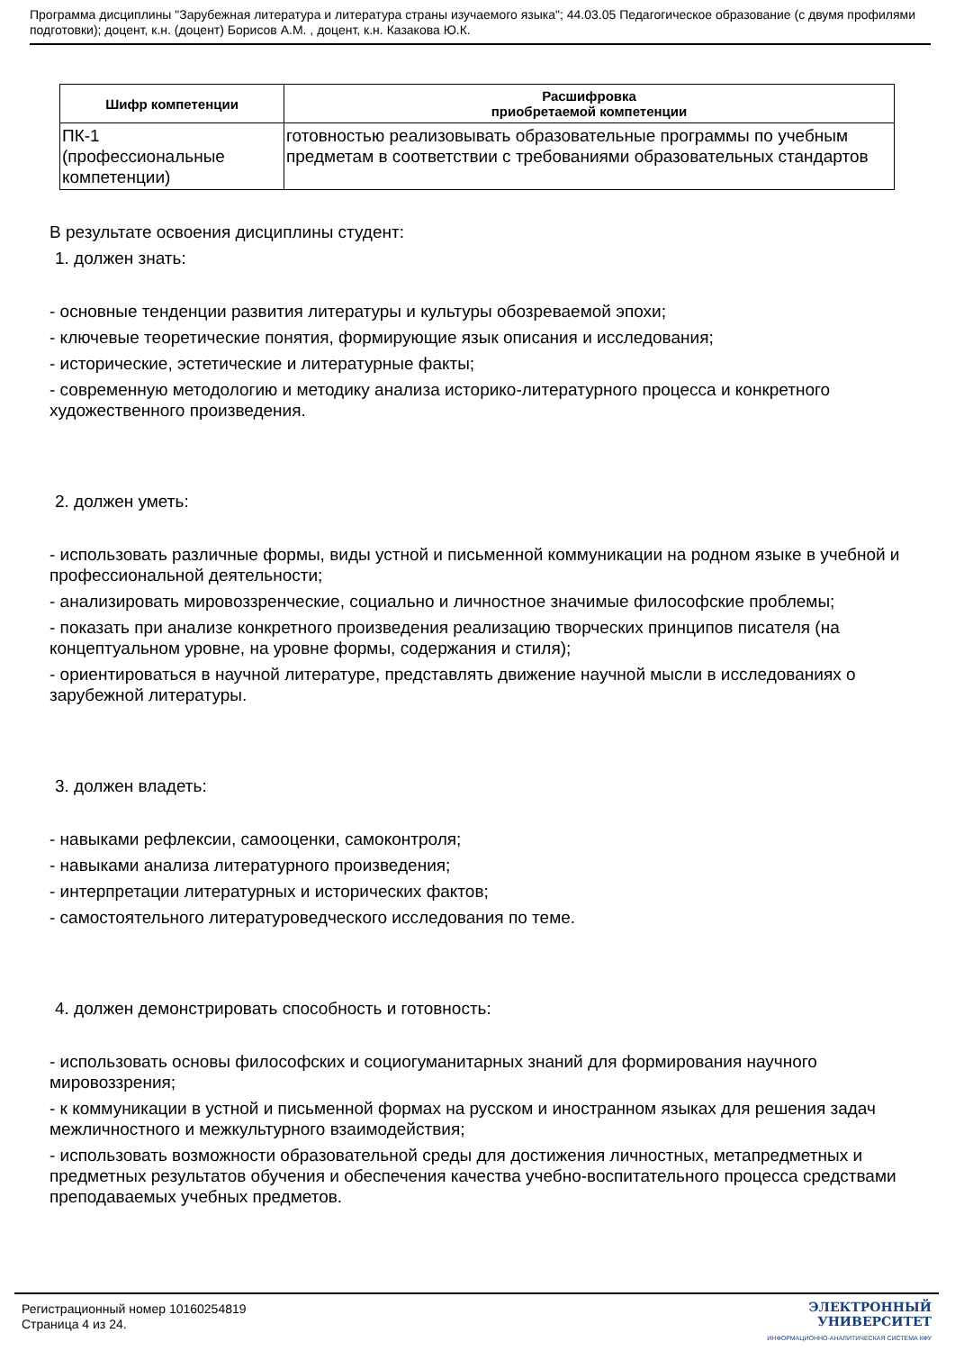Программа дисциплины "Зарубежная литература и литература страны изучаемого языка"; 44.03.05 Педагогическое образование (с двумя профилями подготовки); доцент, к.н. (доцент) Борисов А.М. , доцент, к.н. Казакова Ю.К.
| Шифр компетенции | Расшифровка приобретаемой компетенции |
| --- | --- |
| ПК-1 (профессиональные компетенции) | готовностью реализовывать образовательные программы по учебным предметам в соответствии с требованиями образовательных стандартов |
В результате освоения дисциплины студент:
1. должен знать:
- основные тенденции развития литературы и культуры обозреваемой эпохи;
- ключевые теоретические понятия, формирующие язык описания и исследования;
- исторические, эстетические и литературные факты;
- современную методологию и методику анализа историко-литературного процесса и конкретного художественного произведения.
2. должен уметь:
- использовать различные формы, виды устной и письменной коммуникации на родном языке в учебной и профессиональной деятельности;
- анализировать мировоззренческие, социально и личностное значимые философские проблемы;
- показать при анализе конкретного произведения реализацию творческих принципов писателя (на концептуальном уровне, на уровне формы, содержания и стиля);
- ориентироваться в научной литературе, представлять движение научной мысли в исследованиях о зарубежной литературы.
3. должен владеть:
- навыками рефлексии, самооценки, самоконтроля;
- навыками анализа литературного произведения;
- интерпретации литературных и исторических фактов;
- самостоятельного литературоведческого исследования по теме.
4. должен демонстрировать способность и готовность:
- использовать основы философских и социогуманитарных знаний для формирования научного мировоззрения;
- к коммуникации в устной и письменной формах на русском и иностранном языках для решения задач межличностного и межкультурного взаимодействия;
- использовать возможности образовательной среды для достижения личностных, метапредметных и предметных результатов обучения и обеспечения качества учебно-воспитательного процесса средствами преподаваемых учебных предметов.
Регистрационный номер 10160254819
Страница 4 из 24.
ЭЛЕКТРОННЫЙ
УНИВЕРСИТЕТ
ИНФОРМАЦИОННО-АНАЛИТИЧЕСКАЯ СИСТЕМА КФУ